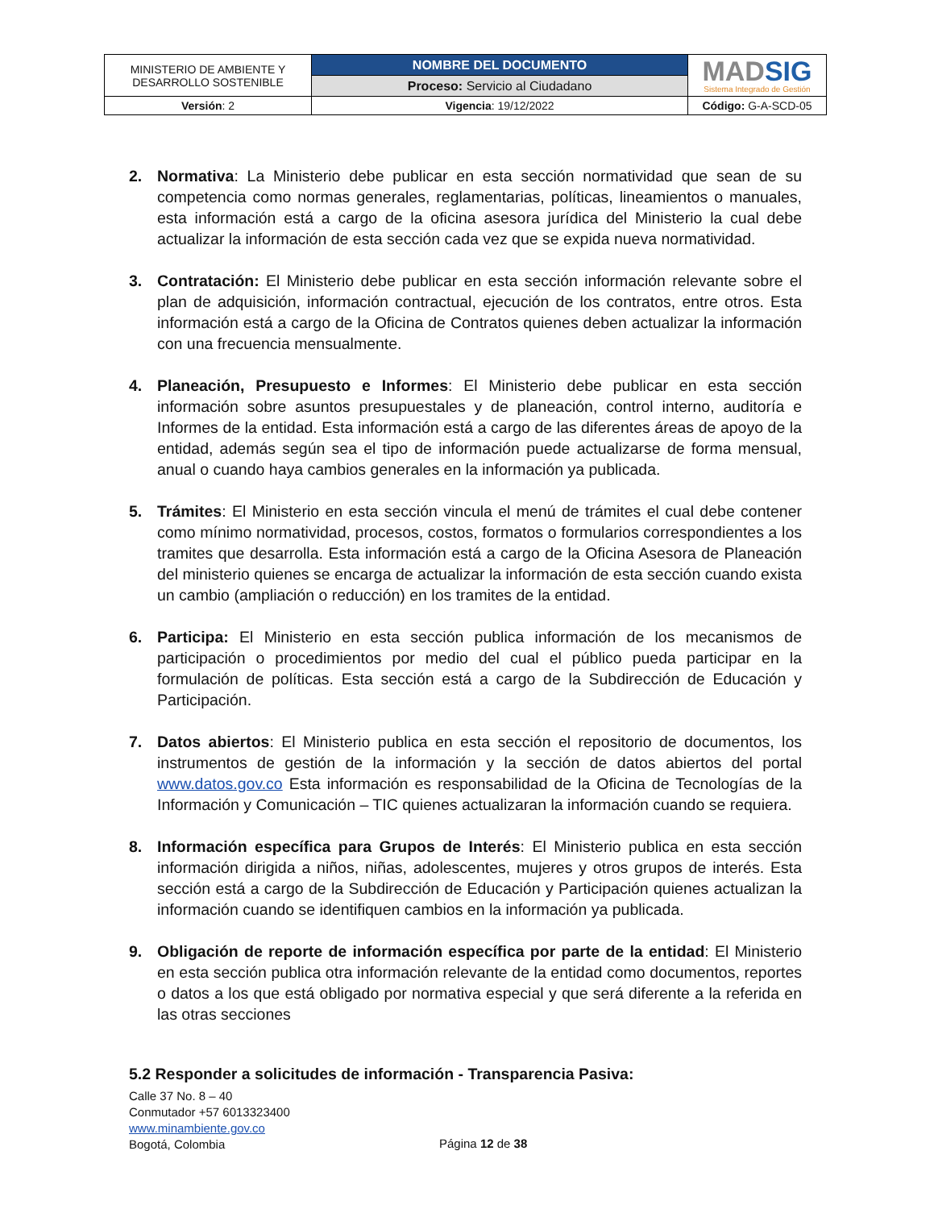| MINISTERIO DE AMBIENTE Y DESARROLLO SOSTENIBLE | NOMBRE DEL DOCUMENTO | MAD SIG Sistema Integrado de Gestión |
| | Proceso: Servicio al Ciudadano | |
| Versión : 2 | Vigencia : 19/12/2022 | Código: G-A-SCD-05 |
2. Normativa: La Ministerio debe publicar en esta sección normatividad que sean de su competencia como normas generales, reglamentarias, políticas, lineamientos o manuales, esta información está a cargo de la oficina asesora jurídica del Ministerio la cual debe actualizar la información de esta sección cada vez que se expida nueva normatividad.
3. Contratación: El Ministerio debe publicar en esta sección información relevante sobre el plan de adquisición, información contractual, ejecución de los contratos, entre otros. Esta información está a cargo de la Oficina de Contratos quienes deben actualizar la información con una frecuencia mensualmente.
4. Planeación, Presupuesto e Informes: El Ministerio debe publicar en esta sección información sobre asuntos presupuestales y de planeación, control interno, auditoría e Informes de la entidad. Esta información está a cargo de las diferentes áreas de apoyo de la entidad, además según sea el tipo de información puede actualizarse de forma mensual, anual o cuando haya cambios generales en la información ya publicada.
5. Trámites: El Ministerio en esta sección vincula el menú de trámites el cual debe contener como mínimo normatividad, procesos, costos, formatos o formularios correspondientes a los tramites que desarrolla. Esta información está a cargo de la Oficina Asesora de Planeación del ministerio quienes se encarga de actualizar la información de esta sección cuando exista un cambio (ampliación o reducción) en los tramites de la entidad.
6. Participa: El Ministerio en esta sección publica información de los mecanismos de participación o procedimientos por medio del cual el público pueda participar en la formulación de políticas. Esta sección está a cargo de la Subdirección de Educación y Participación.
7. Datos abiertos: El Ministerio publica en esta sección el repositorio de documentos, los instrumentos de gestión de la información y la sección de datos abiertos del portal www.datos.gov.co Esta información es responsabilidad de la Oficina de Tecnologías de la Información y Comunicación – TIC quienes actualizaran la información cuando se requiera.
8. Información específica para Grupos de Interés: El Ministerio publica en esta sección información dirigida a niños, niñas, adolescentes, mujeres y otros grupos de interés. Esta sección está a cargo de la Subdirección de Educación y Participación quienes actualizan la información cuando se identifiquen cambios en la información ya publicada.
9. Obligación de reporte de información específica por parte de la entidad: El Ministerio en esta sección publica otra información relevante de la entidad como documentos, reportes o datos a los que está obligado por normativa especial y que será diferente a la referida en las otras secciones
5.2 Responder a solicitudes de información - Transparencia Pasiva:
Calle 37 No. 8 – 40
Conmutador +57 6013323400
www.minambiente.gov.co
Bogotá, Colombia
Página 12 de 38